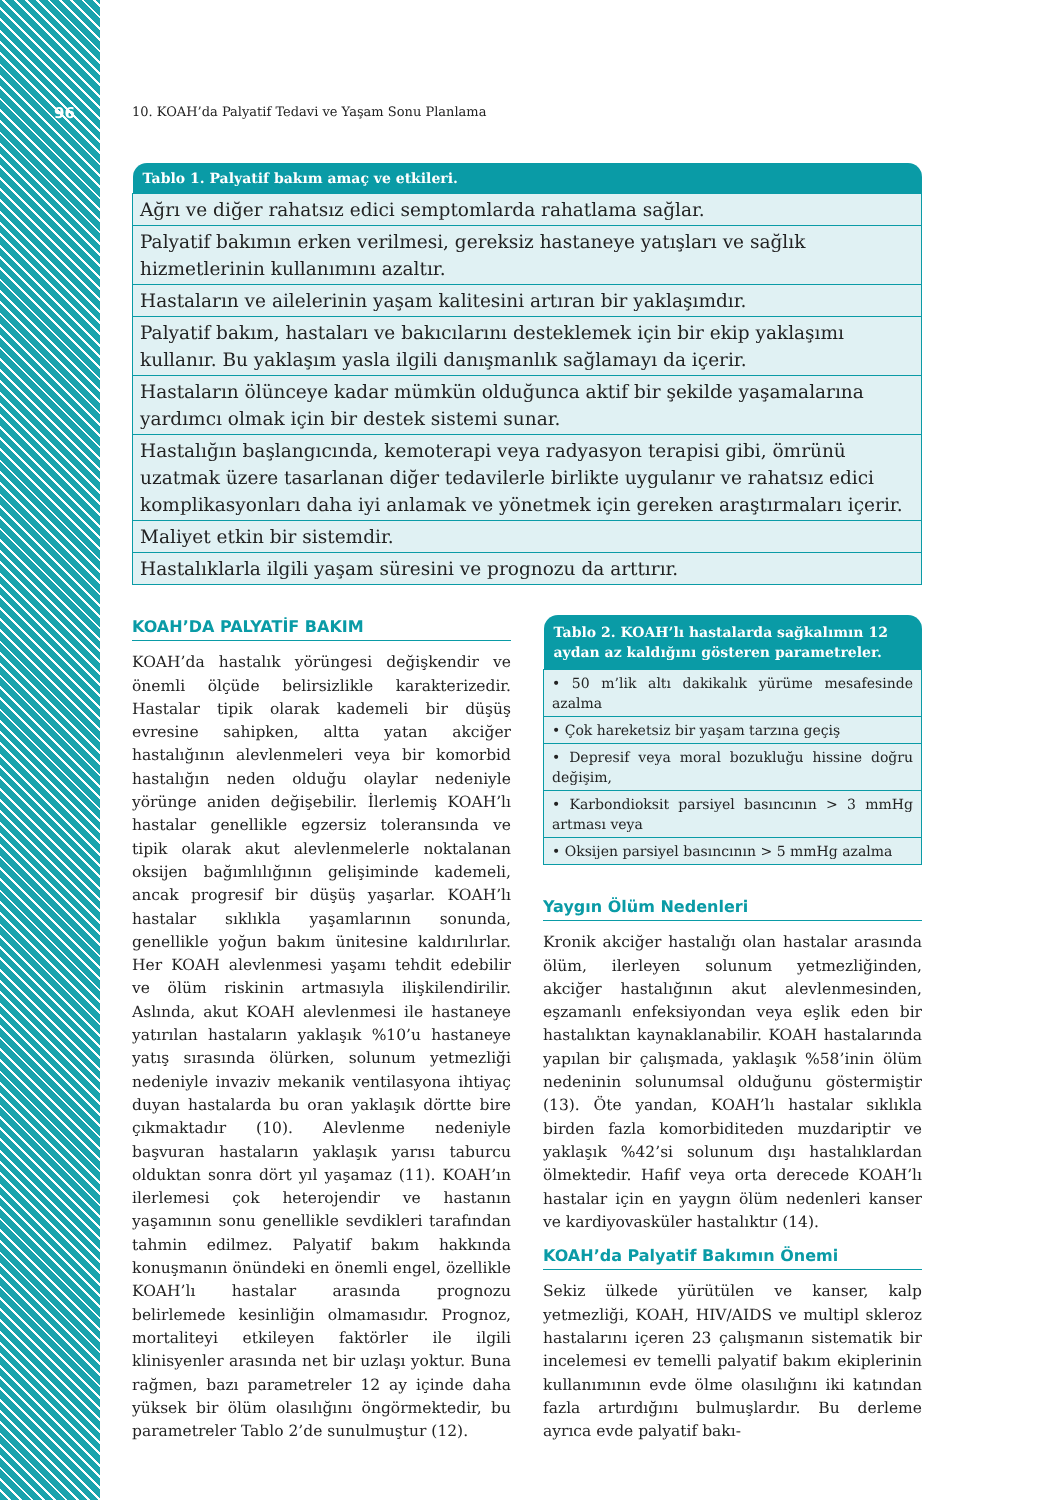96
10. KOAH’da Palyatif Tedavi ve Yaşam Sonu Planlama
| Tablo 1. Palyatif bakım amaç ve etkileri. |
| --- |
| Ağrı ve diğer rahatsız edici semptomlarda rahatlama sağlar. |
| Palyatif bakımın erken verilmesi, gereksiz hastaneye yatışları ve sağlık hizmetlerinin kullanımını azaltır. |
| Hastaların ve ailelerinin yaşam kalitesini artıran bir yaklaşımdır. |
| Palyatif bakım, hastaları ve bakıcılarını desteklemek için bir ekip yaklaşımı kullanır. Bu yaklaşım yasla ilgili danışmanlık sağlamayı da içerir. |
| Hastaların ölünceye kadar mümkün olduğunca aktif bir şekilde yaşamalarına yardımcı olmak için bir destek sistemi sunar. |
| Hastalığın başlangıcında, kemoterapi veya radyasyon terapisi gibi, ömrünü uzatmak üzere tasarlanan diğer tedavilerle birlikte uygulanır ve rahatsız edici komplikasyonları daha iyi anlamak ve yönetmek için gereken araştırmaları içerir. |
| Maliyet etkin bir sistemdir. |
| Hastalıklarla ilgili yaşam süresini ve prognozu da arttırır. |
KOAH’DA PALYATİF BAKIM
KOAH’da hastalık yörüngesi değişkendir ve önemli ölçüde belirsizlikle karakterizedir. Hastalar tipik olarak kademeli bir düşüş evresine sahipken, altta yatan akciğer hastalığının alevlenmeleri veya bir komorbid hastalığın neden olduğu olaylar nedeniyle yörünge aniden değişebilir. İlerlemiş KOAH’lı hastalar genellikle egzersiz toleransında ve tipik olarak akut alevlenmelerle noktalanan oksijen bağımlılığının gelişiminde kademeli, ancak progresif bir düşüş yaşarlar. KOAH’lı hastalar sıklıkla yaşamlarının sonunda, genellikle yoğun bakım ünitesine kaldırılırlar. Her KOAH alevlenmesi yaşamı tehdit edebilir ve ölüm riskinin artmasıyla ilişkilendirilir. Aslında, akut KOAH alevlenmesi ile hastaneye yatırılan hastaların yaklaşık %10’u hastaneye yatış sırasında ölürken, solunum yetmezliği nedeniyle invaziv mekanik ventilasyona ihtiyaç duyan hastalarda bu oran yaklaşık dörtte bire çıkmaktadır (10). Alevlenme nedeniyle başvuran hastaların yaklaşık yarısı taburcu olduktan sonra dört yıl yaşamaz (11). KOAH’ın ilerlemesi çok heterojendir ve hastanın yaşamının sonu genellikle sevdikleri tarafından tahmin edilmez. Palyatif bakım hakkında konuşmanın önündeki en önemli engel, özellikle KOAH’lı hastalar arasında prognozu belirlemede kesinliğin olmamasıdır. Prognoz, mortaliteyi etkileyen faktörler ile ilgili klinisyenler arasında net bir uzlaşı yoktur. Buna rağmen, bazı parametreler 12 ay içinde daha yüksek bir ölüm olasılığını öngörmektedir, bu parametreler Tablo 2’de sunulmuştur (12).
| Tablo 2. KOAH’lı hastalarda sağkalımın 12 aydan az kaldığını gösteren parametreler. |
| --- |
| • 50 m’lik altı dakikalık yürüme mesafesinde azalma |
| • Çok hareketsiz bir yaşam tarzına geçiş |
| • Depresif veya moral bozukluğu hissine doğru değişim, |
| • Karbondioksit parsiyel basıncının > 3 mmHg artması veya |
| • Oksijen parsiyel basıncının > 5 mmHg azalma |
Yaygın Ölüm Nedenleri
Kronik akciğer hastalığı olan hastalar arasında ölüm, ilerleyen solunum yetmezliğinden, akciğer hastalığının akut alevlenmesinden, eşzamanlı enfeksiyondan veya eşlik eden bir hastalıktan kaynaklanabilir. KOAH hastalarında yapılan bir çalışmada, yaklaşık %58’inin ölüm nedeninin solunumsal olduğunu göstermiştir (13). Öte yandan, KOAH’lı hastalar sıklıkla birden fazla komorbiditeden muzdariptir ve yaklaşık %42’si solunum dışı hastalıklardan ölmektedir. Hafif veya orta derecede KOAH’lı hastalar için en yaygın ölüm nedenleri kanser ve kardiyovasküler hastalıktır (14).
KOAH’da Palyatif Bakımın Önemi
Sekiz ülkede yürütülen ve kanser, kalp yetmezliği, KOAH, HIV/AIDS ve multipl skleroz hastalarını içeren 23 çalışmanın sistematik bir incelemesi ev temelli palyatif bakım ekiplerinin kullanımının evde ölme olasılığını iki katından fazla artırdığını bulmuşlardır. Bu derleme ayrıca evde palyatif bakı-